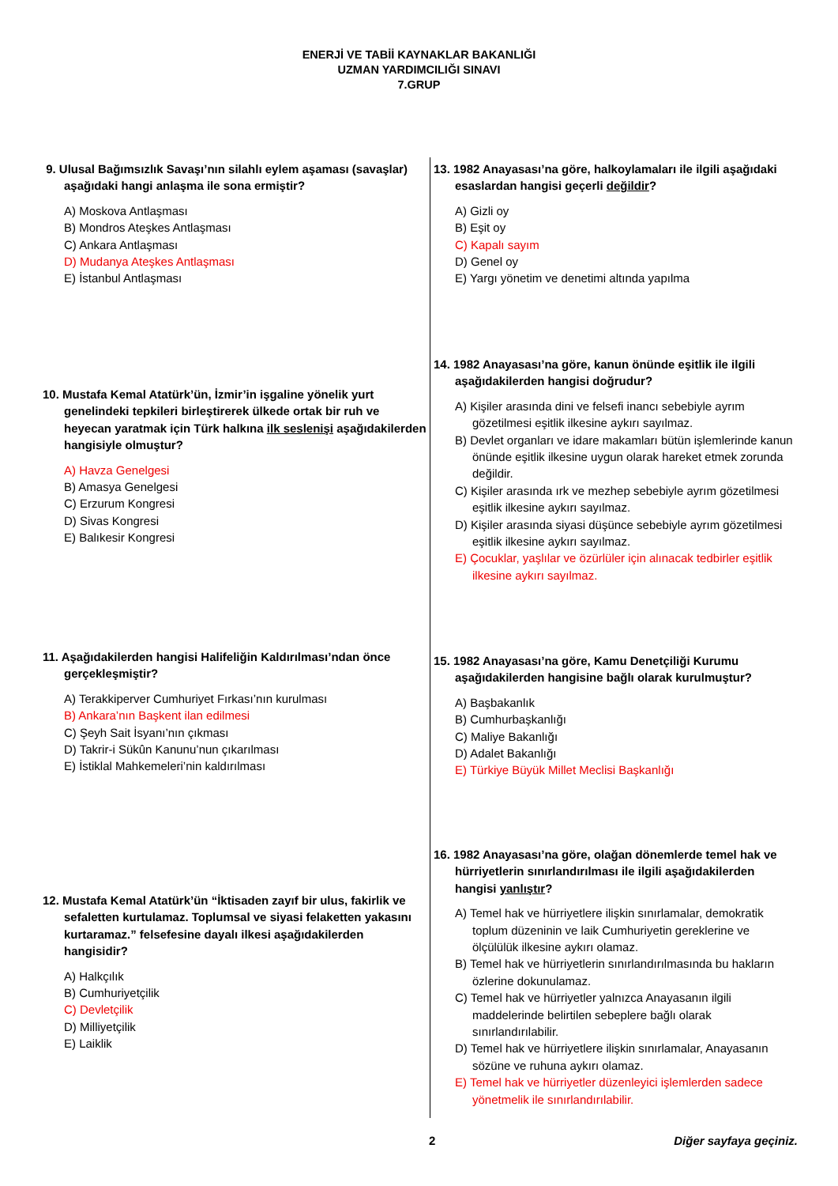ENERJİ VE TABİİ KAYNAKLAR BAKANLIĞI
UZMAN YARDIMCILIĞI SINAVI
7.GRUP
9. Ulusal Bağımsızlık Savaşı’nın silahlı eylem aşaması (savaşlar) aşağıdaki hangi anlaşma ile sona ermiştir?
A) Moskova Antlaşması
B) Mondros Ateşkes Antlaşması
C) Ankara Antlaşması
D) Mudanya Ateşkes Antlaşması
E) İstanbul Antlaşması
10. Mustafa Kemal Atatürk’ün, İzmir’in işgaline yönelik yurt genelindeki tepkileri birleştirerek ülkede ortak bir ruh ve heyecan yaratmak için Türk halkına ilk seslenişi aşağıdakilerden hangisiyle olmuştur?
A) Havza Genelgesi
B) Amasya Genelgesi
C) Erzurum Kongresi
D) Sivas Kongresi
E) Balıkesir Kongresi
11. Aşağıdakilerden hangisi Halifeliğin Kaldırılması’ndan önce gerçekleşmiştir?
A) Terakkiperver Cumhuriyet Fırkası’nın kurulması
B) Ankara’nın Başkent ilan edilmesi
C) Şeyh Sait İsyanı’nın çıkması
D) Takrir-i Sükûn Kanunu’nun çıkarılması
E) İstiklal Mahkemeleri’nin kaldırılması
12. Mustafa Kemal Atatürk’ün “İktisaden zayıf bir ulus, fakirlik ve sefaletten kurtulamaz. Toplumsal ve siyasi felaketten yakasını kurtaramaz.” felsefesine dayalı ilkesi aşağıdakilerden hangisidir?
A) Halkçılık
B) Cumhuriyetçilik
C) Devletçilik
D) Milliyetçilik
E) Laiklik
13. 1982 Anayasası’na göre, halkoylamaları ile ilgili aşağıdaki esaslardan hangisi geçerli değildir?
A) Gizli oy
B) Eşit oy
C) Kapalı sayım
D) Genel oy
E) Yargı yönetim ve denetimi altında yapılma
14. 1982 Anayasası’na göre, kanun önünde eşitlik ile ilgili aşağıdakilerden hangisi doğrudur?
A) Kişiler arasında dini ve felsefi inancı sebebiyle ayrım gözetilmesi eşitlik ilkesine aykırı sayılmaz.
B) Devlet organları ve idare makamları bütün işlemlerinde kanun önünde eşitlik ilkesine uygun olarak hareket etmek zorunda değildir.
C) Kişiler arasında ırk ve mezhep sebebiyle ayrım gözetilmesi eşitlik ilkesine aykırı sayılmaz.
D) Kişiler arasında siyasi düşünce sebebiyle ayrım gözetilmesi eşitlik ilkesine aykırı sayılmaz.
E) Çocuklar, yaşlılar ve özürlüler için alınacak tedbirler eşitlik ilkesine aykırı sayılmaz.
15. 1982 Anayasası’na göre, Kamu Denetçiliği Kurumu aşağıdakilerden hangisine bağlı olarak kurulmuştur?
A) Başbakanlık
B) Cumhurbaşkanlığı
C) Maliye Bakanlığı
D) Adalet Bakanlığı
E) Türkiye Büyük Millet Meclisi Başkanlığı
16. 1982 Anayasası’na göre, olağan dönemlerde temel hak ve hürriyetlerin sınırlandırılması ile ilgili aşağıdakilerden hangisi yanlıştır?
A) Temel hak ve hürriyetlere ilişkin sınırlamalar, demokratik toplum düzeninin ve laik Cumhuriyetin gereklerine ve ölçülülük ilkesine aykırı olamaz.
B) Temel hak ve hürriyetlerin sınırlandırılmasında bu hakların özlerine dokunulamaz.
C) Temel hak ve hürriyetler yalnızca Anayasanın ilgili maddelerinde belirtilen sebeplere bağlı olarak sınırlandırılabilir.
D) Temel hak ve hürriyetlere ilişkin sınırlamalar, Anayasanın sözüne ve ruhuna aykırı olamaz.
E) Temel hak ve hürriyetler düzenleyici işlemlerden sadece yönetmelik ile sınırlandırılabilir.
2 Diğer sayfaya geçiniz.